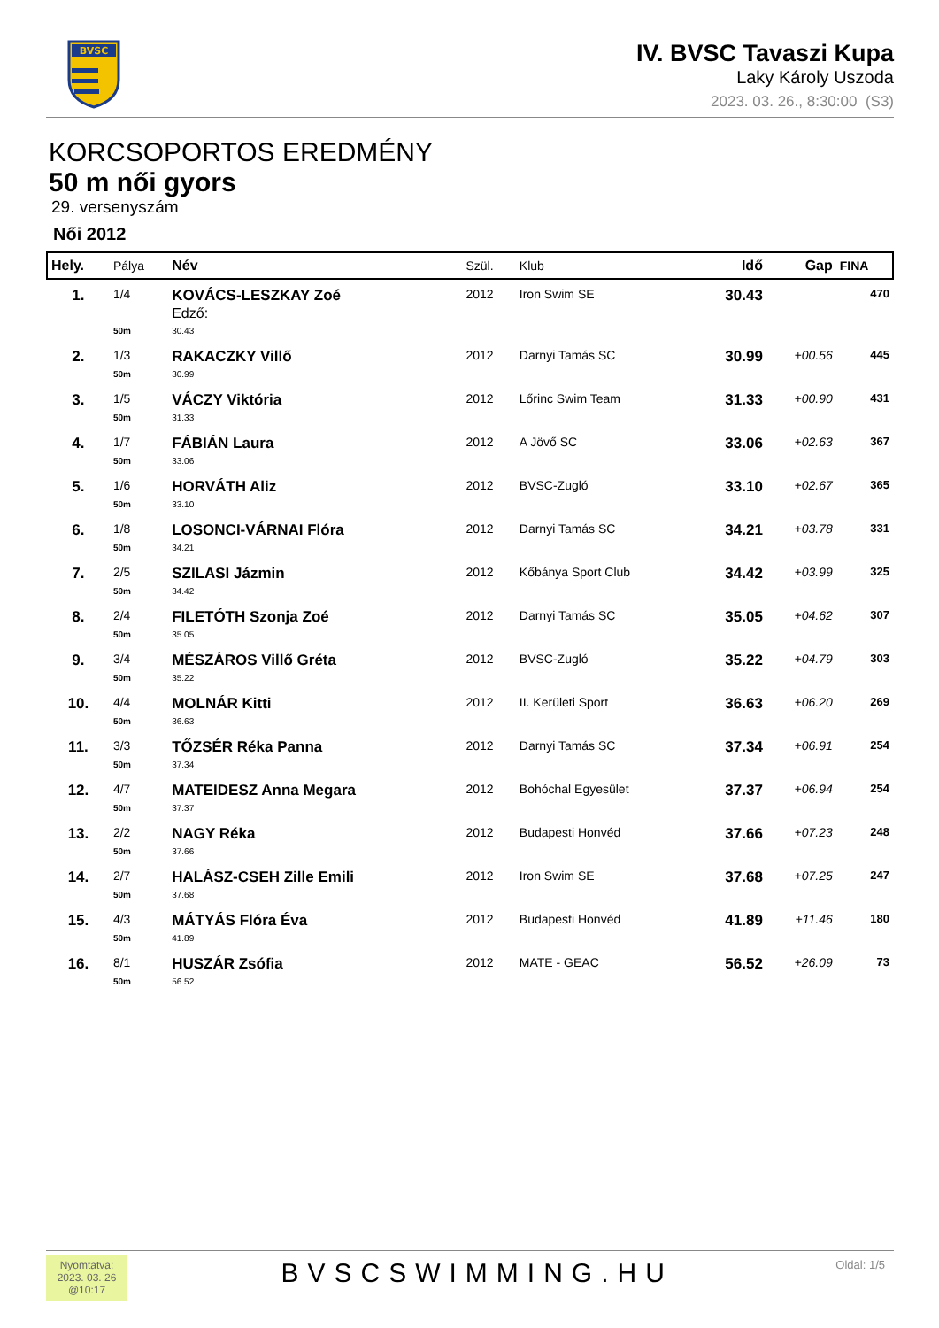BVSC
IV. BVSC Tavaszi Kupa
Laky Károly Uszoda
2023. 03. 26., 8:30:00 (S3)
KORCSOPORTOS EREDMÉNY
50 m női gyors
29. versenyszám
Női 2012
| Hely. | Pálya | Név | Szül. | Klub | Idő | Gap | FINA |
| --- | --- | --- | --- | --- | --- | --- | --- |
| 1. | 1/4 | KOVÁCS-LESZKAY Zoé Edző: | 2012 | Iron Swim SE | 30.43 | | 470 |
| | 50m | 30.43 | | | | | |
| 2. | 1/3 | RAKACZKY Villő | 2012 | Darnyi Tamás SC | 30.99 | +00.56 | 445 |
| | 50m | 30.99 | | | | | |
| 3. | 1/5 | VÁCZY Viktória | 2012 | Lőrinc Swim Team | 31.33 | +00.90 | 431 |
| | 50m | 31.33 | | | | | |
| 4. | 1/7 | FÁBIÁN Laura | 2012 | A Jövő SC | 33.06 | +02.63 | 367 |
| | 50m | 33.06 | | | | | |
| 5. | 1/6 | HORVÁTH Aliz | 2012 | BVSC-Zugló | 33.10 | +02.67 | 365 |
| | 50m | 33.10 | | | | | |
| 6. | 1/8 | LOSONCI-VÁRNAI Flóra | 2012 | Darnyi Tamás SC | 34.21 | +03.78 | 331 |
| | 50m | 34.21 | | | | | |
| 7. | 2/5 | SZILASI Jázmin | 2012 | Kőbánya Sport Club | 34.42 | +03.99 | 325 |
| | 50m | 34.42 | | | | | |
| 8. | 2/4 | FILETÓTH Szonja Zoé | 2012 | Darnyi Tamás SC | 35.05 | +04.62 | 307 |
| | 50m | 35.05 | | | | | |
| 9. | 3/4 | MÉSZÁROS Villő Gréta | 2012 | BVSC-Zugló | 35.22 | +04.79 | 303 |
| | 50m | 35.22 | | | | | |
| 10. | 4/4 | MOLNÁR Kitti | 2012 | II. Kerületi Sport | 36.63 | +06.20 | 269 |
| | 50m | 36.63 | | | | | |
| 11. | 3/3 | TŐZSÉR Réka Panna | 2012 | Darnyi Tamás SC | 37.34 | +06.91 | 254 |
| | 50m | 37.34 | | | | | |
| 12. | 4/7 | MATEIDESZ Anna Megara | 2012 | Bohóchal Egyesület | 37.37 | +06.94 | 254 |
| | 50m | 37.37 | | | | | |
| 13. | 2/2 | NAGY Réka | 2012 | Budapesti Honvéd | 37.66 | +07.23 | 248 |
| | 50m | 37.66 | | | | | |
| 14. | 2/7 | HALÁSZ-CSEH Zille Emili | 2012 | Iron Swim SE | 37.68 | +07.25 | 247 |
| | 50m | 37.68 | | | | | |
| 15. | 4/3 | MÁTYÁS Flóra Éva | 2012 | Budapesti Honvéd | 41.89 | +11.46 | 180 |
| | 50m | 41.89 | | | | | |
| 16. | 8/1 | HUSZÁR Zsófia | 2012 | MATE - GEAC | 56.52 | +26.09 | 73 |
| | 50m | 56.52 | | | | | |
Nyomtatva:
2023. 03. 26
@10:17
BVSCSWIMMING.HU
Oldal: 1/5